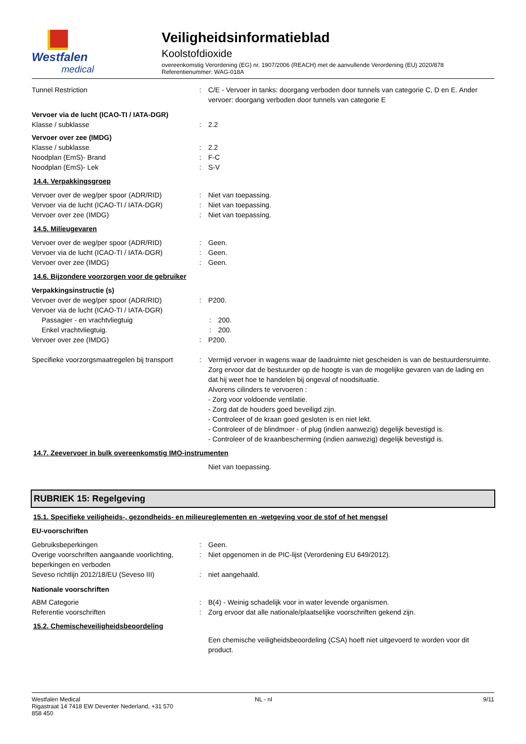Westfalen
medical
Veiligheidsinformatieblad
Koolstofdioxide
overeenkomstig Verordening (EG) nr. 1907/2006 (REACH) met de aanvullende Verordening (EU) 2020/878
Referentienummer: WAG-018A
Tunnel Restriction : C/E - Vervoer in tanks: doorgang verboden door tunnels van categorie C, D en E. Ander vervoer: doorgang verboden door tunnels van categorie E
Vervoer via de lucht (ICAO-TI / IATA-DGR)
Klasse / subklasse : 2.2
Vervoer over zee (IMDG)
Klasse / subklasse : 2.2
Noodplan (EmS)- Brand : F-C
Noodplan (EmS)- Lek : S-V
14.4. Verpakkingsgroep
Vervoer over de weg/per spoor (ADR/RID) : Niet van toepassing.
Vervoer via de lucht (ICAO-TI / IATA-DGR)
: Niet van toepassing.
Vervoer over zee (IMDG) : Niet van toepassing.
14.5. Milieugevaren
Vervoer over de weg/per spoor (ADR/RID) : Geen.
Vervoer via de lucht (ICAO-TI / IATA-DGR)
: Geen.
Vervoer over zee (IMDG) : Geen.
14.6. Bijzondere voorzorgen voor de gebruiker
Verpakkingsinstructie (s)
Vervoer over de weg/per spoor (ADR/RID) : P200.
Vervoer via de lucht (ICAO-TI / IATA-DGR)
Passagier - en vrachtvliegtuig : 200.
Enkel vrachtvliegtuig. : 200.
Vervoer over zee (IMDG) : P200.
Specifieke voorzorgsmaatregelen bij transport
: Vermijd vervoer in wagens waar de laadruimte niet gescheiden is van de bestuurdersruimte.
Zorg ervoor dat de bestuurder op de hoogte is van de mogelijke gevaren van de lading en dat hij weet hoe te handelen bij ongeval of noodsituatie.
Alvorens cilinders te vervoeren :
- Zorg voor voldoende ventilatie.
- Zorg dat de houders goed beveiligd zijn.
- Controleer of de kraan goed gesloten is en niet lekt.
- Controleer of de blindmoer - of plug (indien aanwezig) degelijk bevestigd is.
- Controleer of de kraanbescherming (indien aanwezig) degelijk bevestigd is.
14.7. Zeevervoer in bulk overeenkomstig IMO-instrumenten
Niet van toepassing.
RUBRIEK 15: Regelgeving
15.1. Specifieke veiligheids-, gezondheids- en milieureglementen en -wetgeving voor de stof of het mengsel
EU-voorschriften
Gebruiksbeperkingen : Geen.
Overige voorschriften aangaande voorlichting, beperkingen en verboden
: Niet opgenomen in de PIC-lijst (Verordening EU 649/2012).
Seveso richtlijn 2012/18/EU (Seveso III) : niet aangehaald.
Nationale voorschriften
ABM Categorie : B(4) - Weinig schadelijk voor in water levende organismen.
Referentie voorschriften : Zorg ervoor dat alle nationale/plaatselijke voorschriften gekend zijn.
15.2. Chemischeveiligheidsbeoordeling
Een chemische veiligheidsbeoordeling (CSA) hoeft niet uitgevoerd te worden voor dit product.
Westfalen Medical
Rigastraat 14 7418 EW Deventer Nederland, +31 570
858 450
NL - nl 9/11